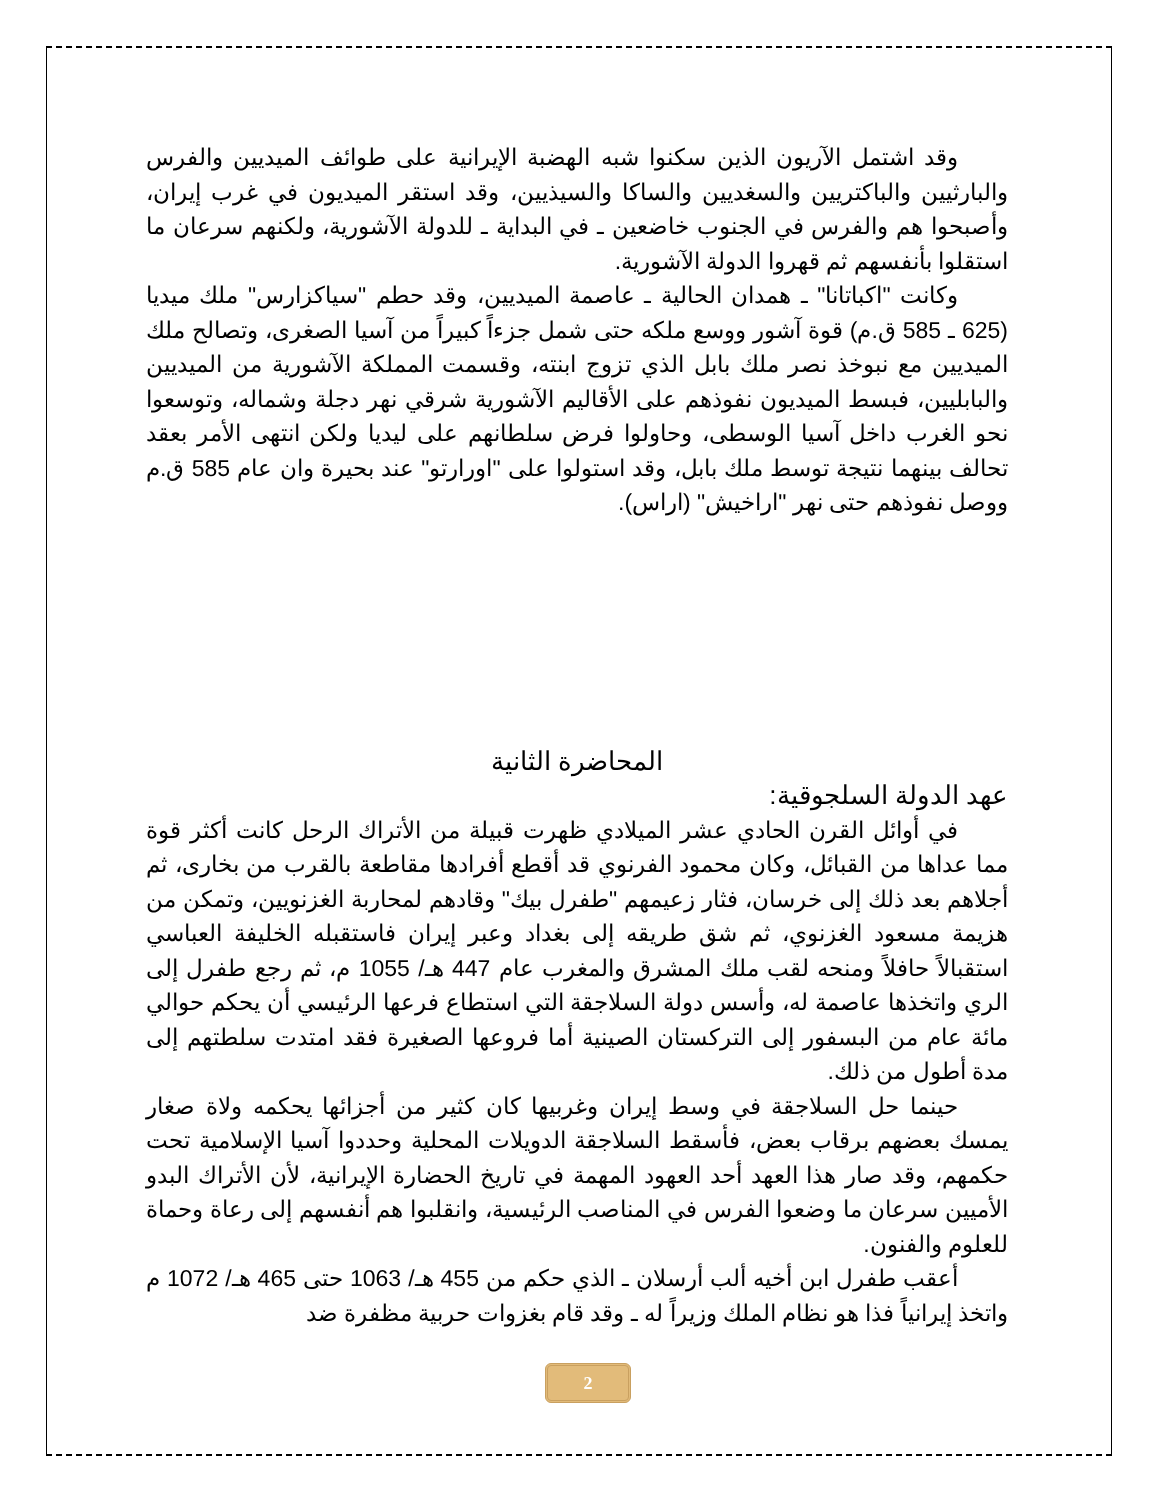وقد اشتمل الآريون الذين سكنوا شبه الهضبة الإيرانية على طوائف الميديين والفرس والبارثيين والباكتريين والسغديين والساكا والسيذيين، وقد استقر الميديون في غرب إيران، وأصبحوا هم والفرس في الجنوب خاضعين ـ في البداية ـ للدولة الآشورية، ولكنهم سرعان ما استقلوا بأنفسهم ثم قهروا الدولة الآشورية.
وكانت "اكباتانا" ـ همدان الحالية ـ عاصمة الميديين، وقد حطم "سياكزارس" ملك ميديا (625 ـ 585 ق.م) قوة آشور ووسع ملكه حتى شمل جزءاً كبيراً من آسيا الصغرى، وتصالح ملك الميديين مع نبوخذ نصر ملك بابل الذي تزوج ابنته، وقسمت المملكة الآشورية من الميديين والبابليين، فبسط الميديون نفوذهم على الأقاليم الآشورية شرقي نهر دجلة وشماله، وتوسعوا نحو الغرب داخل آسيا الوسطى، وحاولوا فرض سلطانهم على ليديا ولكن انتهى الأمر بعقد تحالف بينهما نتيجة توسط ملك بابل، وقد استولوا على "اورارتو" عند بحيرة وان عام 585 ق.م ووصل نفوذهم حتى نهر "اراخيش" (اراس).
المحاضرة الثانية
عهد الدولة السلجوقية:
في أوائل القرن الحادي عشر الميلادي ظهرت قبيلة من الأتراك الرحل كانت أكثر قوة مما عداها من القبائل، وكان محمود الفرنوي قد أقطع أفرادها مقاطعة بالقرب من بخارى، ثم أجلاهم بعد ذلك إلى خرسان، فثار زعيمهم "طفرل بيك" وقادهم لمحاربة الغزنويين، وتمكن من هزيمة مسعود الغزنوي، ثم شق طريقه إلى بغداد وعبر إيران فاستقبله الخليفة العباسي استقبالاً حافلاً ومنحه لقب ملك المشرق والمغرب عام 447 هـ/ 1055 م، ثم رجع طفرل إلى الري واتخذها عاصمة له، وأسس دولة السلاجقة التي استطاع فرعها الرئيسي أن يحكم حوالي مائة عام من البسفور إلى التركستان الصينية أما فروعها الصغيرة فقد امتدت سلطتهم إلى مدة أطول من ذلك.
حينما حل السلاجقة في وسط إيران وغربيها كان كثير من أجزائها يحكمه ولاة صغار يمسك بعضهم برقاب بعض، فأسقط السلاجقة الدويلات المحلية وحددوا آسيا الإسلامية تحت حكمهم، وقد صار هذا العهد أحد العهود المهمة في تاريخ الحضارة الإيرانية، لأن الأتراك البدو الأميين سرعان ما وضعوا الفرس في المناصب الرئيسية، وانقلبوا هم أنفسهم إلى رعاة وحماة للعلوم والفنون.
أعقب طفرل ابن أخيه ألب أرسلان ـ الذي حكم من 455 هـ/ 1063 حتى 465 هـ/ 1072 م واتخذ إيرانياً فذا هو نظام الملك وزيراً له ـ وقد قام بغزوات حربية مظفرة ضد
2